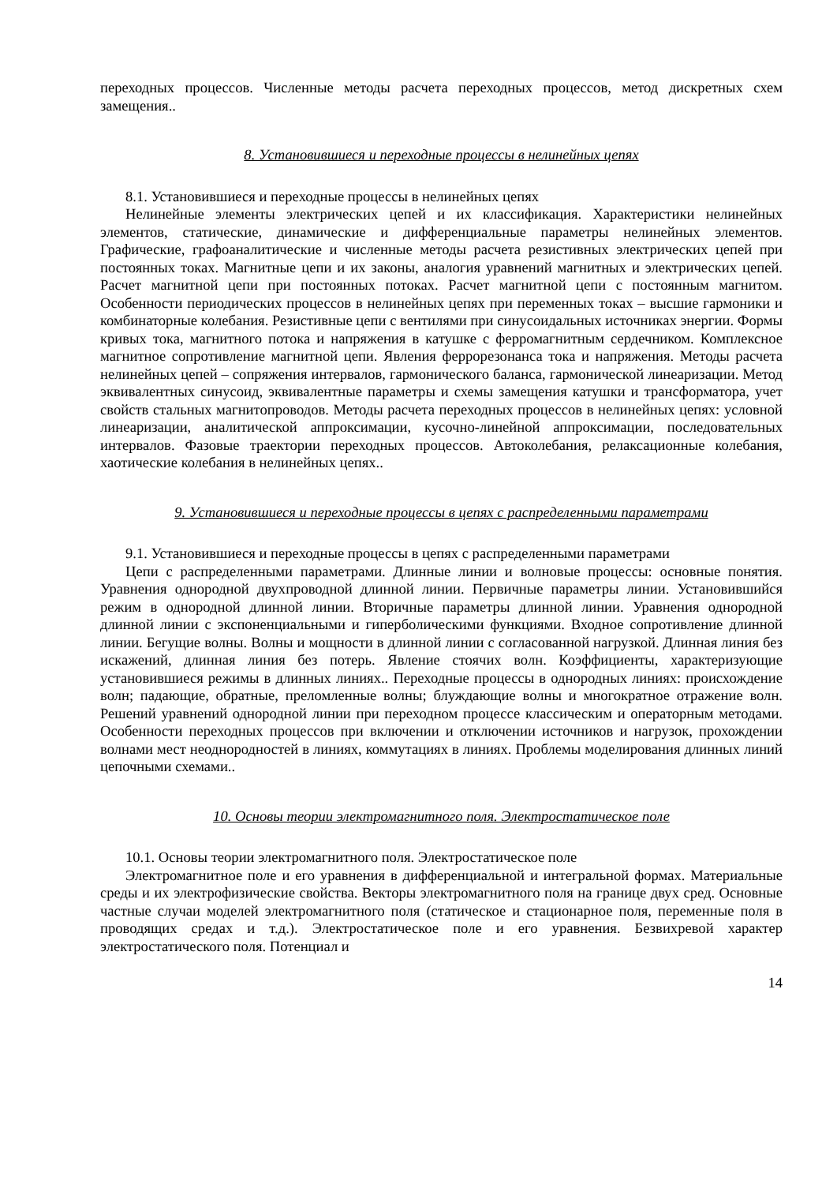переходных процессов. Численные методы расчета переходных процессов, метод дискретных схем замещения..
8. Установившиеся и переходные процессы в нелинейных цепях
8.1. Установившиеся и переходные процессы в нелинейных цепях
Нелинейные элементы электрических цепей и их классификация. Характеристики нелинейных элементов, статические, динамические и дифференциальные параметры нелинейных элементов. Графические, графоаналитические и численные методы расчета резистивных электрических цепей при постоянных токах. Магнитные цепи и их законы, аналогия уравнений магнитных и электрических цепей. Расчет магнитной цепи при постоянных потоках. Расчет магнитной цепи с постоянным магнитом. Особенности периодических процессов в нелинейных цепях при переменных токах – высшие гармоники и комбинаторные колебания. Резистивные цепи с вентилями при синусоидальных источниках энергии. Формы кривых тока, магнитного потока и напряжения в катушке с ферромагнитным сердечником. Комплексное магнитное сопротивление магнитной цепи. Явления феррорезонанса тока и напряжения. Методы расчета нелинейных цепей – сопряжения интервалов, гармонического баланса, гармонической линеаризации. Метод эквивалентных синусоид, эквивалентные параметры и схемы замещения катушки и трансформатора, учет свойств стальных магнитопроводов. Методы расчета переходных процессов в нелинейных цепях: условной линеаризации, аналитической аппроксимации, кусочно-линейной аппроксимации, последовательных интервалов. Фазовые траектории переходных процессов. Автоколебания, релаксационные колебания, хаотические колебания в нелинейных цепях..
9. Установившиеся и переходные процессы в цепях с распределенными параметрами
9.1. Установившиеся и переходные процессы в цепях с распределенными параметрами
Цепи с распределенными параметрами. Длинные линии и волновые процессы: основные понятия. Уравнения однородной двухпроводной длинной линии. Первичные параметры линии. Установившийся режим в однородной длинной линии. Вторичные параметры длинной линии. Уравнения однородной длинной линии с экспоненциальными и гиперболическими функциями. Входное сопротивление длинной линии. Бегущие волны. Волны и мощности в длинной линии с согласованной нагрузкой. Длинная линия без искажений, длинная линия без потерь. Явление стоячих волн. Коэффициенты, характеризующие установившиеся режимы в длинных линиях.. Переходные процессы в однородных линиях: происхождение волн; падающие, обратные, преломленные волны; блуждающие волны и многократное отражение волн. Решений уравнений однородной линии при переходном процессе классическим и операторным методами. Особенности переходных процессов при включении и отключении источников и нагрузок, прохождении волнами мест неоднородностей в линиях, коммутациях в линиях. Проблемы моделирования длинных линий цепочными схемами..
10. Основы теории электромагнитного поля. Электростатическое поле
10.1. Основы теории электромагнитного поля. Электростатическое поле
Электромагнитное поле и его уравнения в дифференциальной и интегральной формах. Материальные среды и их электрофизические свойства. Векторы электромагнитного поля на границе двух сред. Основные частные случаи моделей электромагнитного поля (статическое и стационарное поля, переменные поля в проводящих средах и т.д.). Электростатическое поле и его уравнения. Безвихревой характер электростатического поля. Потенциал и
14